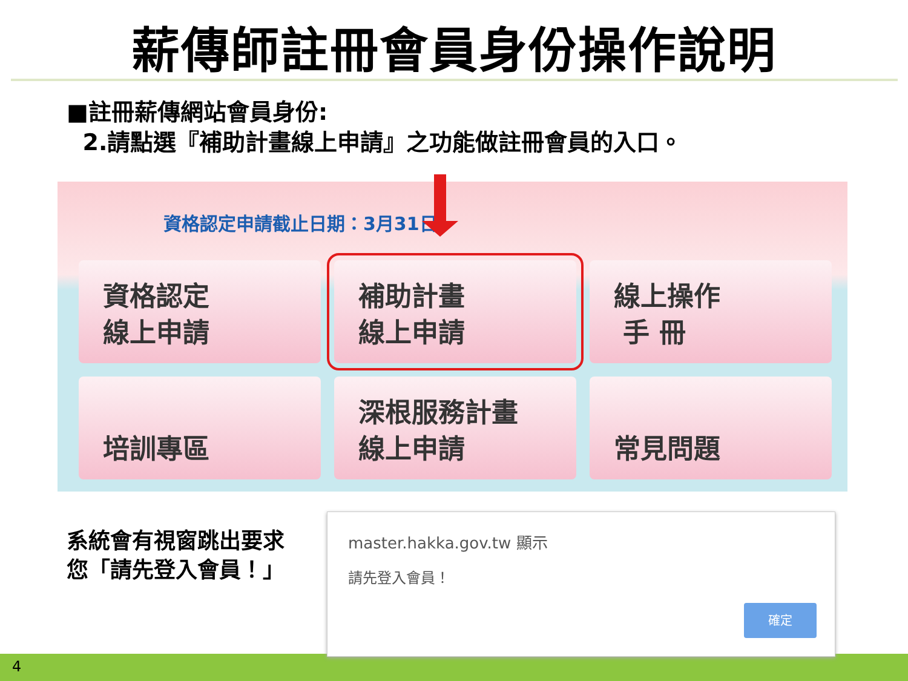薪傳師註冊會員身份操作說明
■註冊薪傳網站會員身份:
2.請點選『補助計畫線上申請』之功能做註冊會員的入口。
資格認定申請截止日期：3月31日
資格認定
線上申請
補助計畫
線上申請
線上操作
手 冊
培訓專區
深根服務計畫
線上申請
常見問題
系統會有視窗跳出要求
您「請先登入會員！」
master.hakka.gov.tw 顯示
請先登入會員！
確定
4